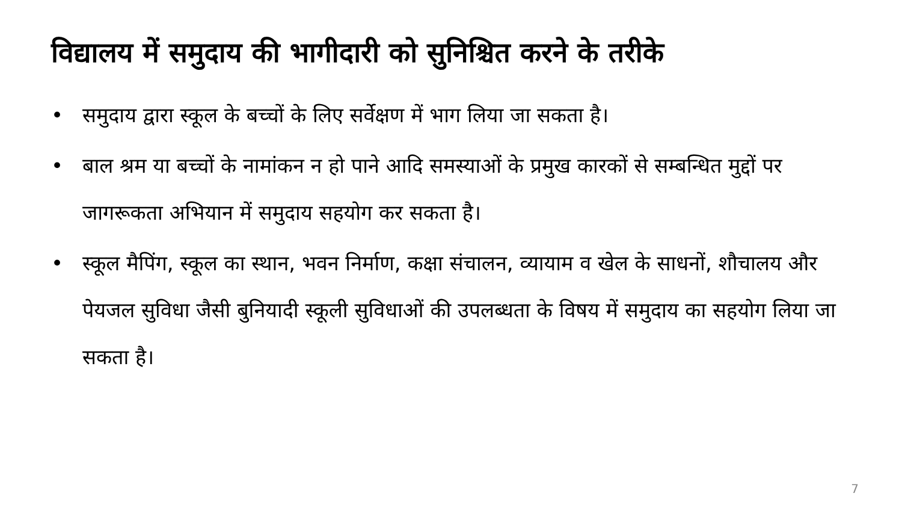विद्यालय में समुदाय की भागीदारी को सुनिश्चित करने के तरीके
• समुदाय द्वारा स्कूल के बच्चों के लिए सर्वेक्षण में भाग लिया जा सकता है।
• बाल श्रम या बच्चों के नामांकन न हो पाने आदि समस्याओं के प्रमुख कारकों से सम्बन्धित मुद्दों पर जागरूकता अभियान में समुदाय सहयोग कर सकता है।
• स्कूल मैपिंग, स्कूल का स्थान, भवन निर्माण, कक्षा संचालन, व्यायाम व खेल के साधनों, शौचालय और पेयजल सुविधा जैसी बुनियादी स्कूली सुविधाओं की उपलब्धता के विषय में समुदाय का सहयोग लिया जा सकता है।
7